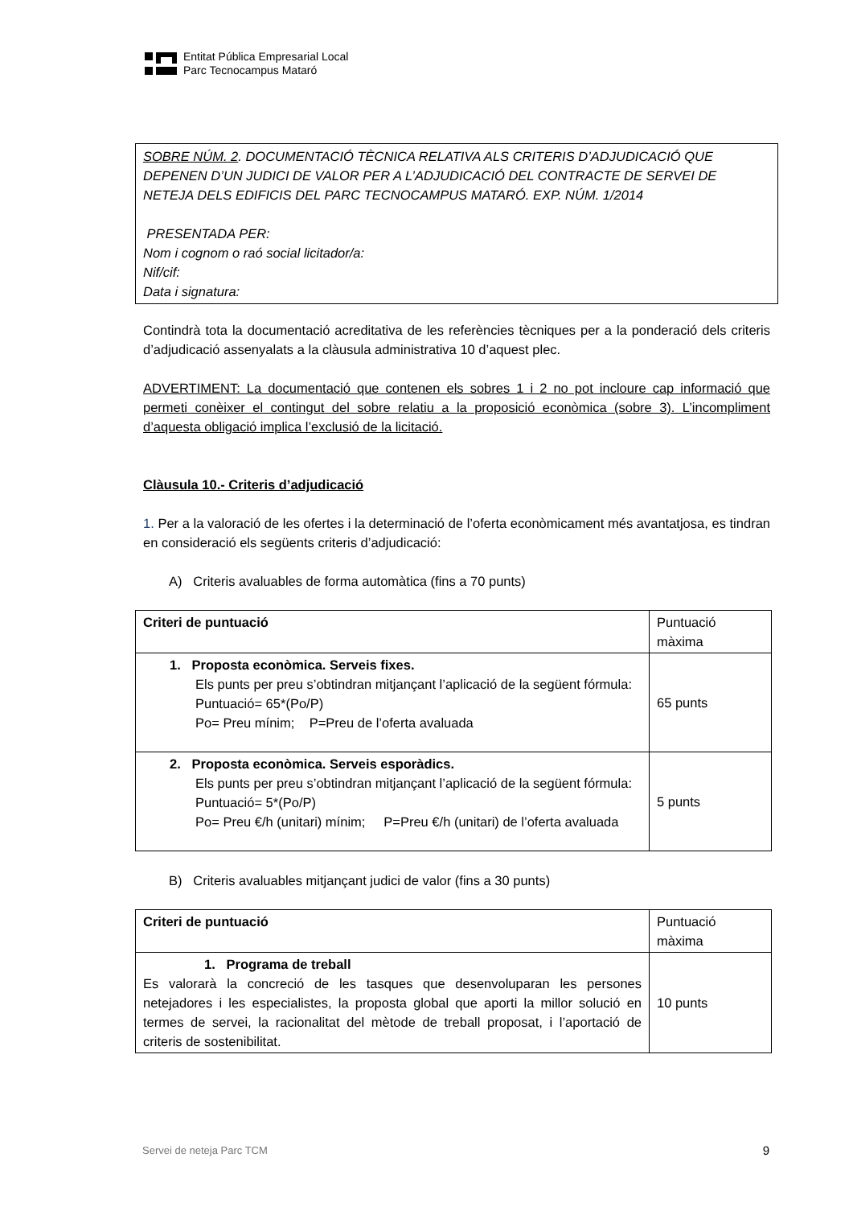Entitat Pública Empresarial Local
Parc Tecnocampus Mataró
SOBRE NÚM. 2. DOCUMENTACIÓ TÈCNICA RELATIVA ALS CRITERIS D’ADJUDICACIÓ QUE DEPENEN D’UN JUDICI DE VALOR PER A L’ADJUDICACIÓ DEL CONTRACTE DE SERVEI DE NETEJA DELS EDIFICIS DEL PARC TECNOCAMPUS MATARÓ. EXP. NÚM. 1/2014
PRESENTADA PER:
Nom i cognom o raó social licitador/a:
Nif/cif:
Data i signatura:
Contindrà tota la documentació acreditativa de les referències tècniques per a la ponderació dels criteris d’adjudicació assenyalats a la clàusula administrativa 10 d’aquest plec.
ADVERTIMENT: La documentació que contenen els sobres 1 i 2 no pot incloure cap informació que permeti conèixer el contingut del sobre relatiu a la proposició econòmica (sobre 3). L’incompliment d’aquesta obligació implica l’exclusió de la licitació.
Clàusula 10.- Criteris d’adjudicació
1. Per a la valoració de les ofertes i la determinació de l’oferta econòmicament més avantatjosa, es tindran en consideració els següents criteris d’adjudicació:
A) Criteris avaluables de forma automàtica (fins a 70 punts)
| Criteri de puntuació | Puntuació màxima |
| 1. Proposta econòmica. Serveis fixes. Els punts per preu s’obtindran mitjançant l’aplicació de la següent fórmula: Puntuació= 65*(Po/P) Po= Preu mínim; P=Preu de l’oferta avaluada | 65 punts |
| 2. Proposta econòmica. Serveis esporàdics. Els punts per preu s’obtindran mitjançant l’aplicació de la següent fórmula: Puntuació= 5*(Po/P) Po= Preu €/h (unitari) mínim; P=Preu €/h (unitari) de l’oferta avaluada | 5 punts |
B) Criteris avaluables mitjançant judici de valor (fins a 30 punts)
| Criteri de puntuació | Puntuació màxima |
| 1. Programa de treball Es valorarà la concreció de les tasques que desenvoluparan les persones netejadores i les especialistes, la proposta global que aporti la millor solució en termes de servei, la racionalitat del mètode de treball proposat, i l’aportació de criteris de sostenibilitat. | 10 punts |
Servei de neteja Parc TCM 9